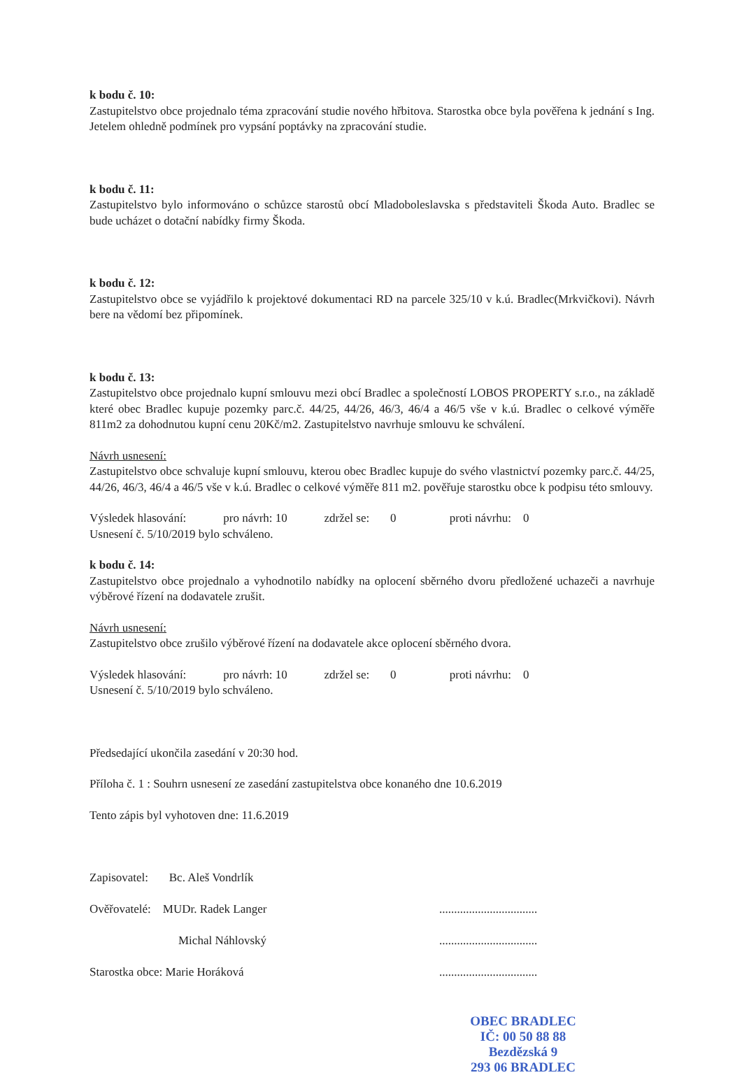k bodu č. 10:
Zastupitelstvo obce projednalo téma zpracování studie nového hřbitova. Starostka obce byla pověřena k jednání s Ing. Jetelem ohledně podmínek pro vypsání poptávky na zpracování studie.
k bodu č. 11:
Zastupitelstvo bylo informováno o schůzce starostů obcí Mladoboleslavska s představiteli Škoda Auto. Bradlec se bude ucházet o dotační nabídky firmy Škoda.
k bodu č. 12:
Zastupitelstvo obce se vyjádřilo k projektové dokumentaci RD na parcele 325/10 v k.ú. Bradlec(Mrkvičkovi). Návrh bere na vědomí bez připomínek.
k bodu č. 13:
Zastupitelstvo obce projednalo kupní smlouvu mezi obcí Bradlec a společností LOBOS PROPERTY s.r.o., na základě které obec Bradlec kupuje pozemky parc.č. 44/25, 44/26, 46/3, 46/4 a 46/5 vše v k.ú. Bradlec o celkové výměře 811m2 za dohodnutou kupní cenu 20Kč/m2. Zastupitelstvo navrhuje smlouvu ke schválení.
Návrh usnesení:
Zastupitelstvo obce schvaluje kupní smlouvu, kterou obec Bradlec kupuje do svého vlastnictví pozemky parc.č. 44/25, 44/26, 46/3, 46/4 a 46/5 vše v k.ú. Bradlec o celkové výměře 811 m2. pověřuje starostku obce k podpisu této smlouvy.
Výsledek hlasování: pro návrh: 10 zdržel se: 0 proti návrhu: 0
Usnesení č. 5/10/2019 bylo schváleno.
k bodu č. 14:
Zastupitelstvo obce projednalo a vyhodnotilo nabídky na oplocení sběrného dvoru předložené uchazeči a navrhuje výběrové řízení na dodavatele zrušit.
Návrh usnesení:
Zastupitelstvo obce zrušilo výběrové řízení na dodavatele akce oplocení sběrného dvora.
Výsledek hlasování: pro návrh: 10 zdržel se: 0 proti návrhu: 0
Usnesení č. 5/10/2019 bylo schváleno.
Předsedající ukončila zasedání v 20:30 hod.
Příloha č. 1 : Souhrn usnesení ze zasedání zastupitelstva obce konaného dne 10.6.2019
Tento zápis byl vyhotoven dne: 11.6.2019
Zapisovatel: Bc. Aleš Vondrlík
Ověřovatelé: MUDr. Radek Langer .................................
Michal Náhlovský .................................
Starostka obce: Marie Horáková .................................
OBEC BRADLEC
IČ: 00 50 88 88
Bezdězská 9
293 06 BRADLEC